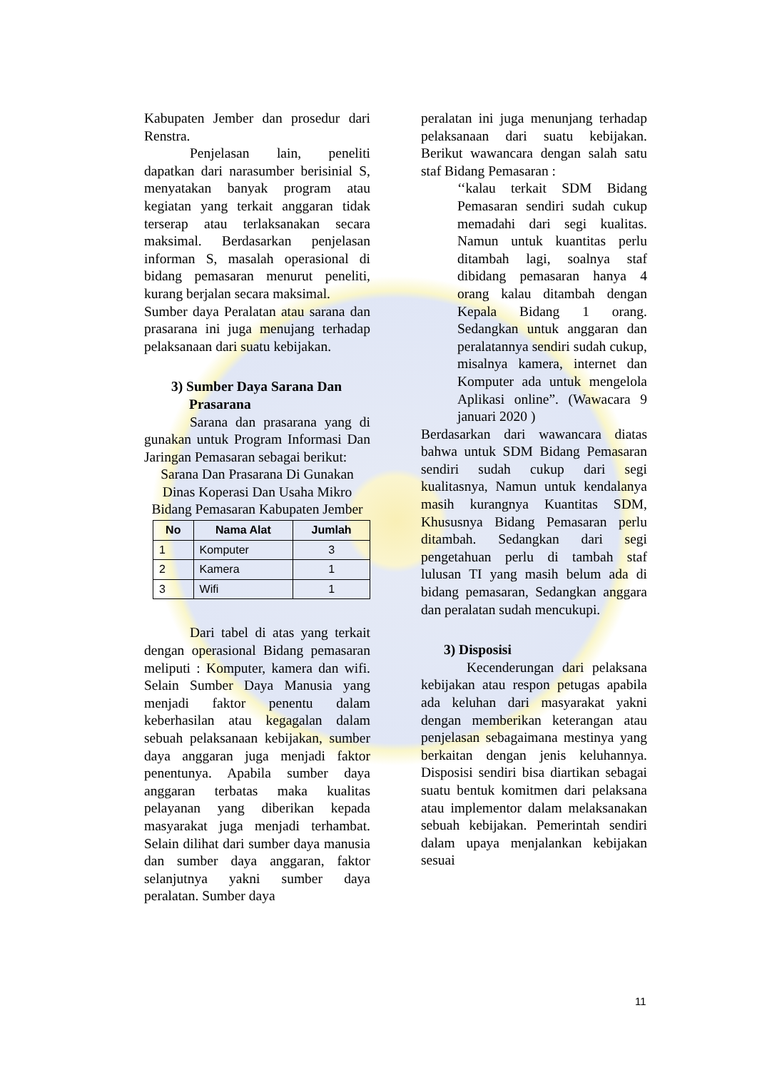Kabupaten Jember dan prosedur dari Renstra.
Penjelasan lain, peneliti dapatkan dari narasumber berisinial S, menyatakan banyak program atau kegiatan yang terkait anggaran tidak terserap atau terlaksanakan secara maksimal. Berdasarkan penjelasan informan S, masalah operasional di bidang pemasaran menurut peneliti, kurang berjalan secara maksimal.
Sumber daya Peralatan atau sarana dan prasarana ini juga menujang terhadap pelaksanaan dari suatu kebijakan.
3) Sumber Daya Sarana Dan Prasarana
Sarana dan prasarana yang di gunakan untuk Program Informasi Dan Jaringan Pemasaran sebagai berikut:
Sarana Dan Prasarana Di Gunakan Dinas Koperasi Dan Usaha Mikro Bidang Pemasaran Kabupaten Jember
| No | Nama Alat | Jumlah |
| --- | --- | --- |
| 1 | Komputer | 3 |
| 2 | Kamera | 1 |
| 3 | Wifi | 1 |
Dari tabel di atas yang terkait dengan operasional Bidang pemasaran meliputi : Komputer, kamera dan wifi. Selain Sumber Daya Manusia yang menjadi faktor penentu dalam keberhasilan atau kegagalan dalam sebuah pelaksanaan kebijakan, sumber daya anggaran juga menjadi faktor penentunya. Apabila sumber daya anggaran terbatas maka kualitas pelayanan yang diberikan kepada masyarakat juga menjadi terhambat. Selain dilihat dari sumber daya manusia dan sumber daya anggaran, faktor selanjutnya yakni sumber daya peralatan. Sumber daya
peralatan ini juga menunjang terhadap pelaksanaan dari suatu kebijakan. Berikut wawancara dengan salah satu staf Bidang Pemasaran :
‘‘kalau terkait SDM Bidang Pemasaran sendiri sudah cukup memadahi dari segi kualitas. Namun untuk kuantitas perlu ditambah lagi, soalnya staf dibidang pemasaran hanya 4 orang kalau ditambah dengan Kepala Bidang 1 orang. Sedangkan untuk anggaran dan peralatannya sendiri sudah cukup, misalnya kamera, internet dan Komputer ada untuk mengelola Aplikasi online”. (Wawacara 9 januari 2020 )
Berdasarkan dari wawancara diatas bahwa untuk SDM Bidang Pemasaran sendiri sudah cukup dari segi kualitasnya, Namun untuk kendalanya masih kurangnya Kuantitas SDM, Khususnya Bidang Pemasaran perlu ditambah. Sedangkan dari segi pengetahuan perlu di tambah staf lulusan TI yang masih belum ada di bidang pemasaran, Sedangkan anggara dan peralatan sudah mencukupi.
3) Disposisi
Kecenderungan dari pelaksana kebijakan atau respon petugas apabila ada keluhan dari masyarakat yakni dengan memberikan keterangan atau penjelasan sebagaimana mestinya yang berkaitan dengan jenis keluhannya. Disposisi sendiri bisa diartikan sebagai suatu bentuk komitmen dari pelaksana atau implementor dalam melaksanakan sebuah kebijakan. Pemerintah sendiri dalam upaya menjalankan kebijakan sesuai
11